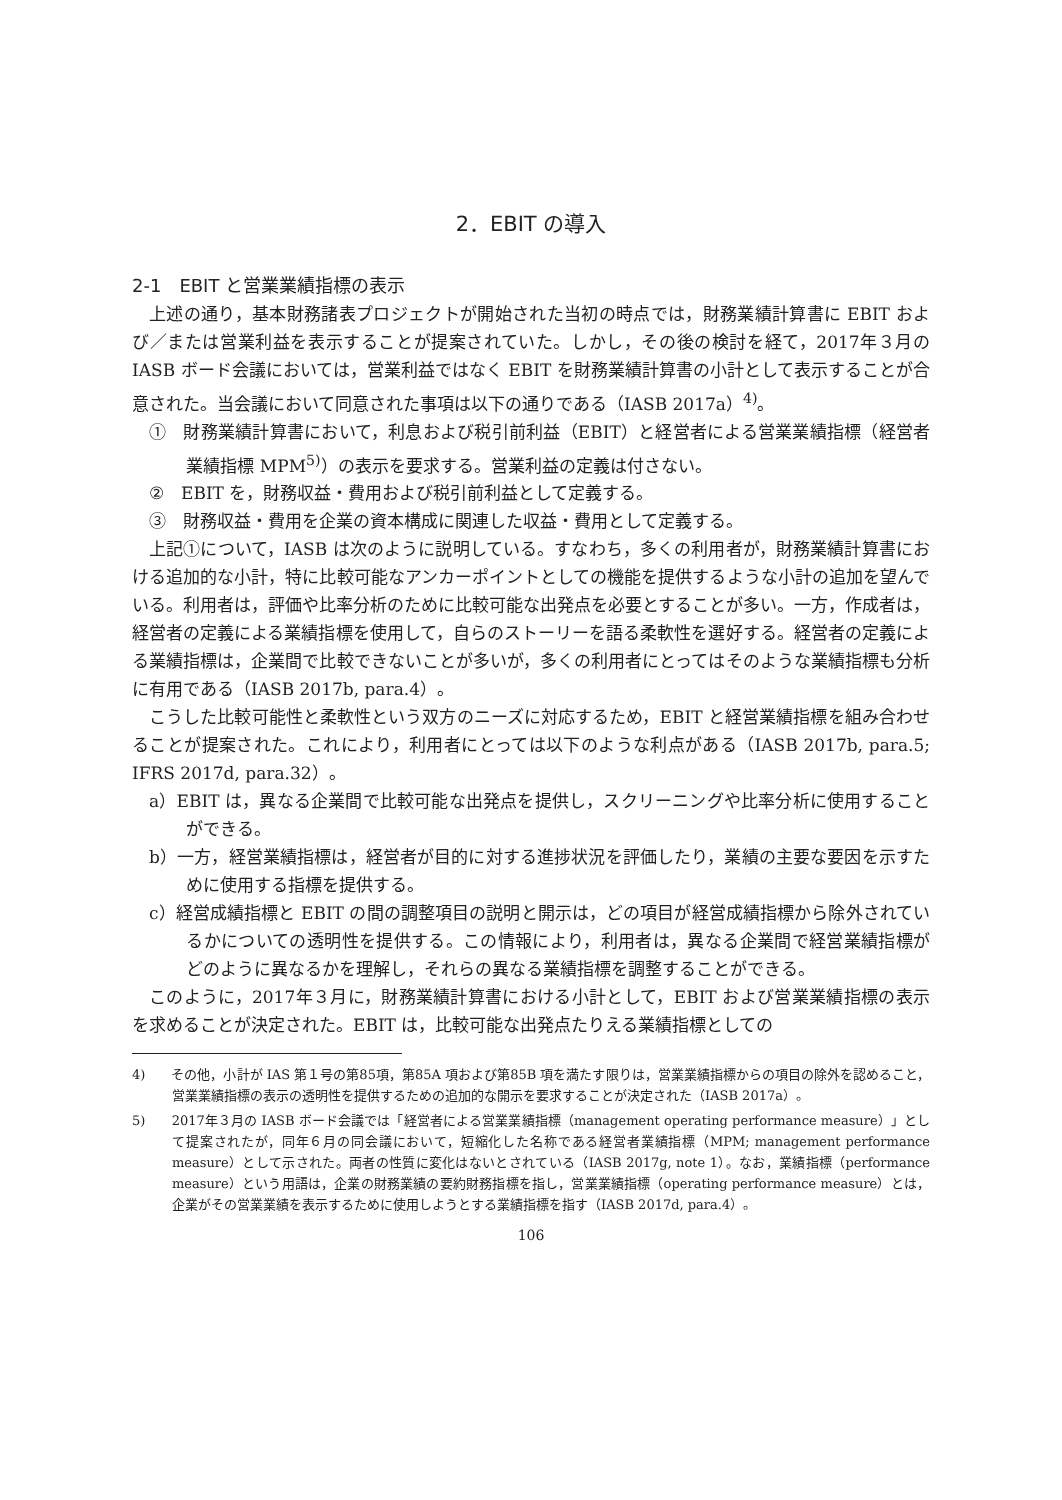2．EBIT の導入
2-1　EBIT と営業業績指標の表示
上述の通り，基本財務諸表プロジェクトが開始された当初の時点では，財務業績計算書に EBIT および／または営業利益を表示することが提案されていた。しかし，その後の検討を経て，2017年３月の IASB ボード会議においては，営業利益ではなく EBIT を財務業績計算書の小計として表示することが合意された。当会議において同意された事項は以下の通りである（IASB 2017a）<sup>4)</sup>。
①　財務業績計算書において，利息および税引前利益（EBIT）と経営者による営業業績指標（経営者業績指標 MPM<sup>5)</sup>）の表示を要求する。営業利益の定義は付さない。
②　EBIT を，財務収益・費用および税引前利益として定義する。
③　財務収益・費用を企業の資本構成に関連した収益・費用として定義する。
上記①について，IASB は次のように説明している。すなわち，多くの利用者が，財務業績計算書における追加的な小計，特に比較可能なアンカーポイントとしての機能を提供するような小計の追加を望んでいる。利用者は，評価や比率分析のために比較可能な出発点を必要とすることが多い。一方，作成者は，経営者の定義による業績指標を使用して，自らのストーリーを語る柔軟性を選好する。経営者の定義による業績指標は，企業間で比較できないことが多いが，多くの利用者にとってはそのような業績指標も分析に有用である（IASB 2017b, para.4）。
こうした比較可能性と柔軟性という双方のニーズに対応するため，EBIT と経営業績指標を組み合わせることが提案された。これにより，利用者にとっては以下のような利点がある（IASB 2017b, para.5; IFRS 2017d, para.32）。
a）EBIT は，異なる企業間で比較可能な出発点を提供し，スクリーニングや比率分析に使用することができる。
b）一方，経営業績指標は，経営者が目的に対する進捗状況を評価したり，業績の主要な要因を示すために使用する指標を提供する。
c）経営成績指標と EBIT の間の調整項目の説明と開示は，どの項目が経営成績指標から除外されているかについての透明性を提供する。この情報により，利用者は，異なる企業間で経営業績指標がどのように異なるかを理解し，それらの異なる業績指標を調整することができる。
このように，2017年３月に，財務業績計算書における小計として，EBIT および営業業績指標の表示を求めることが決定された。EBIT は，比較可能な出発点たりえる業績指標としての
4)　　その他，小計が IAS 第１号の第85項，第85A 項および第85B 項を満たす限りは，営業業績指標からの項目の除外を認めること，営業業績指標の表示の透明性を提供するための追加的な開示を要求することが決定された（IASB 2017a）。
5)　　2017年３月の IASB ボード会議では「経営者による営業業績指標（management operating performance measure）」として提案されたが，同年６月の同会議において，短縮化した名称である経営者業績指標（MPM; management performance measure）として示された。両者の性質に変化はないとされている（IASB 2017g, note 1）。なお，業績指標（performance measure）という用語は，企業の財務業績の要約財務指標を指し，営業業績指標（operating performance measure）とは，企業がその営業業績を表示するために使用しようとする業績指標を指す（IASB 2017d, para.4）。
106